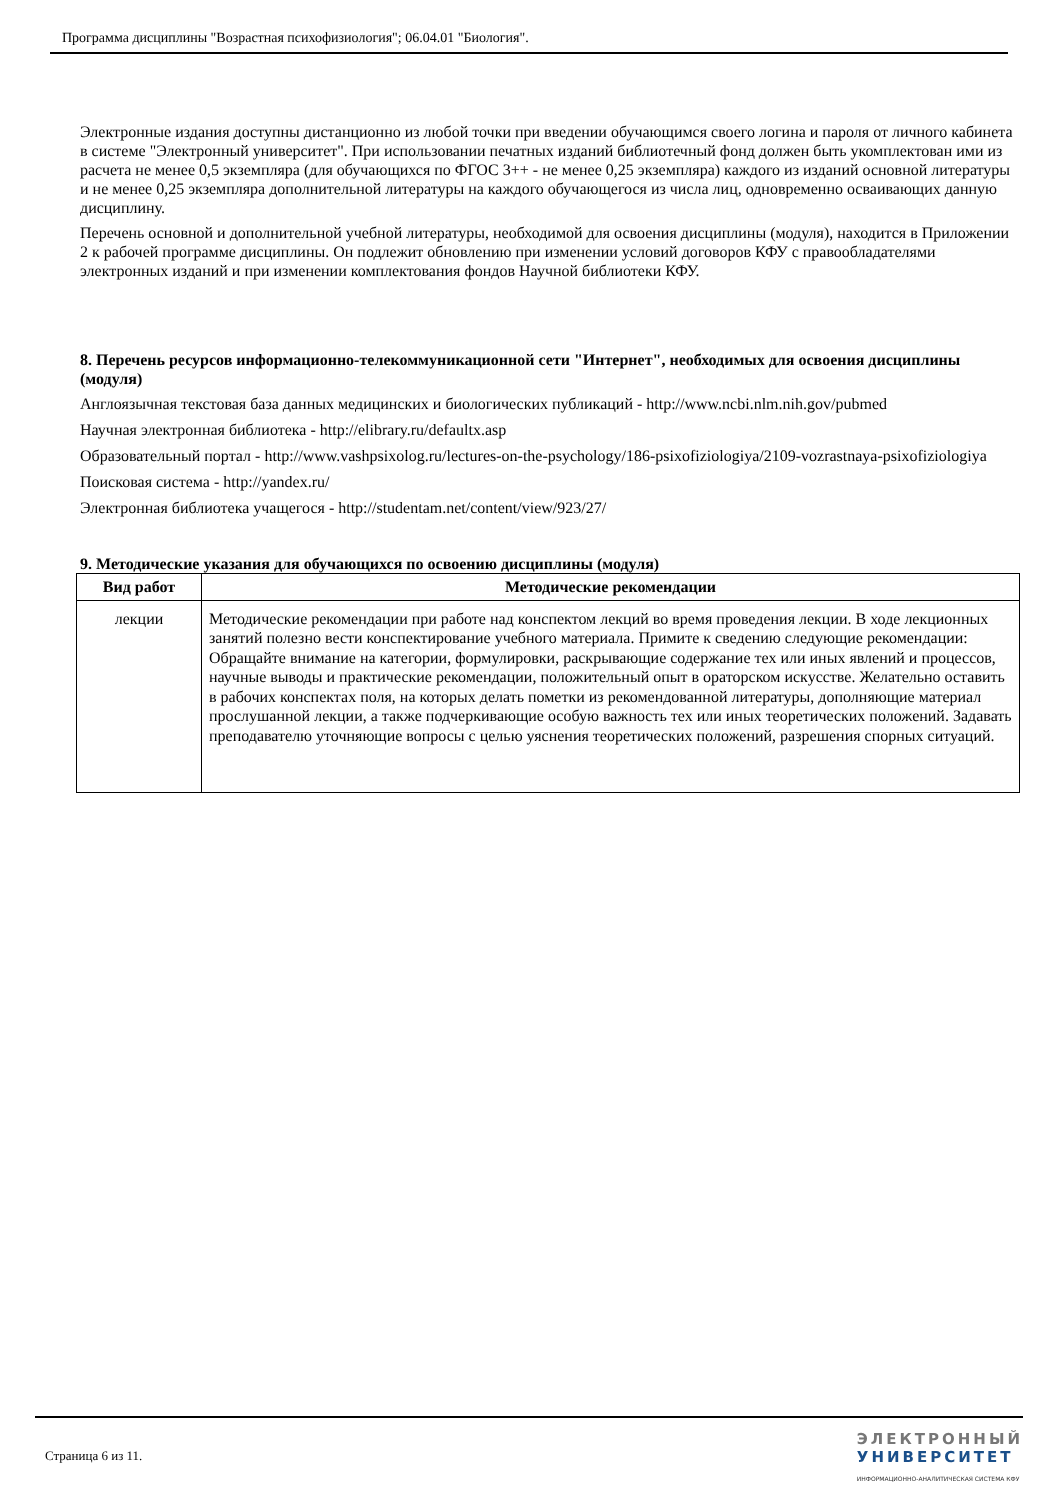Программа дисциплины "Возрастная психофизиология"; 06.04.01 "Биология".
Электронные издания доступны дистанционно из любой точки при введении обучающимся своего логина и пароля от личного кабинета в системе "Электронный университет". При использовании печатных изданий библиотечный фонд должен быть укомплектован ими из расчета не менее 0,5 экземпляра (для обучающихся по ФГОС 3++ - не менее 0,25 экземпляра) каждого из изданий основной литературы и не менее 0,25 экземпляра дополнительной литературы на каждого обучающегося из числа лиц, одновременно осваивающих данную дисциплину.
Перечень основной и дополнительной учебной литературы, необходимой для освоения дисциплины (модуля), находится в Приложении 2 к рабочей программе дисциплины. Он подлежит обновлению при изменении условий договоров КФУ с правообладателями электронных изданий и при изменении комплектования фондов Научной библиотеки КФУ.
8. Перечень ресурсов информационно-телекоммуникационной сети "Интернет", необходимых для освоения дисциплины (модуля)
Англоязычная текстовая база данных медицинских и биологических публикаций - http://www.ncbi.nlm.nih.gov/pubmed
Научная электронная библиотека - http://elibrary.ru/defaultx.asp
Образовательный портал - http://www.vashpsixolog.ru/lectures-on-the-psychology/186-psixofiziologiya/2109-vozrastnaya-psixofiziologiya
Поисковая система - http://yandex.ru/
Электронная библиотека учащегося - http://studentam.net/content/view/923/27/
9. Методические указания для обучающихся по освоению дисциплины (модуля)
| Вид работ | Методические рекомендации |
| --- | --- |
| лекции | Методические рекомендации при работе над конспектом лекций во время проведения лекции. В ходе лекционных занятий полезно вести конспектирование учебного материала. Примите к сведению следующие рекомендации: Обращайте внимание на категории, формулировки, раскрывающие содержание тех или иных явлений и процессов, научные выводы и практические рекомендации, положительный опыт в ораторском искусстве. Желательно оставить в рабочих конспектах поля, на которых делать пометки из рекомендованной литературы, дополняющие материал прослушанной лекции, а также подчеркивающие особую важность тех или иных теоретических положений. Задавать преподавателю уточняющие вопросы с целью уяснения теоретических положений, разрешения спорных ситуаций. |
Страница 6 из 11.
ЭЛЕКТРОННЫЙ
УНИВЕРСИТЕТ
ИНФОРМАЦИОННО-АНАЛИТИЧЕСКАЯ СИСТЕМА КФУ